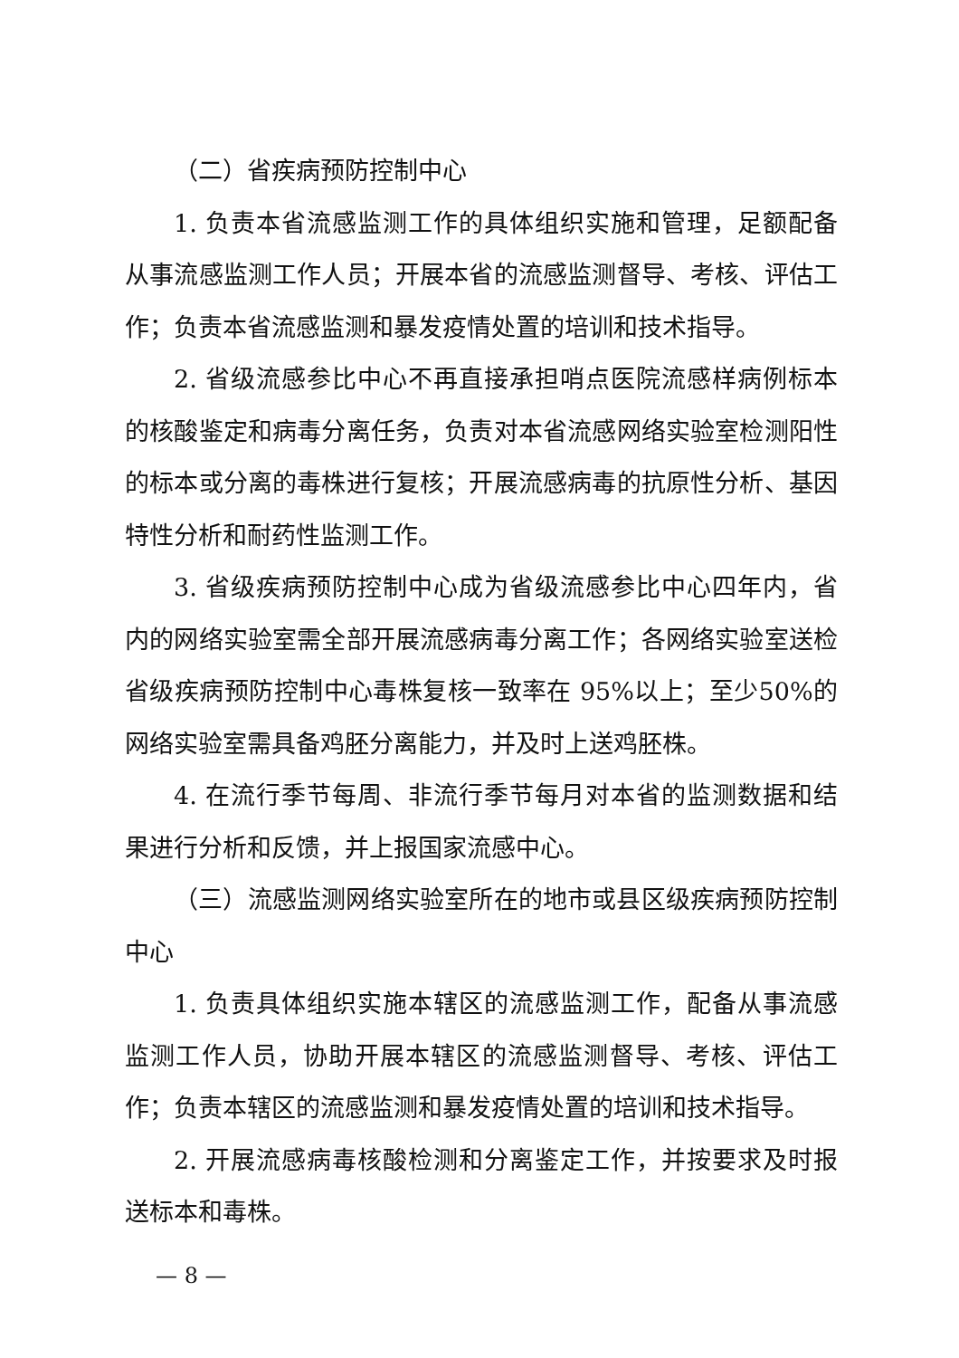（二）省疾病预防控制中心
1. 负责本省流感监测工作的具体组织实施和管理，足额配备从事流感监测工作人员；开展本省的流感监测督导、考核、评估工作；负责本省流感监测和暴发疫情处置的培训和技术指导。
2. 省级流感参比中心不再直接承担哨点医院流感样病例标本的核酸鉴定和病毒分离任务，负责对本省流感网络实验室检测阳性的标本或分离的毒株进行复核；开展流感病毒的抗原性分析、基因特性分析和耐药性监测工作。
3. 省级疾病预防控制中心成为省级流感参比中心四年内，省内的网络实验室需全部开展流感病毒分离工作；各网络实验室送检省级疾病预防控制中心毒株复核一致率在 95%以上；至少50%的网络实验室需具备鸡胚分离能力，并及时上送鸡胚株。
4. 在流行季节每周、非流行季节每月对本省的监测数据和结果进行分析和反馈，并上报国家流感中心。
（三）流感监测网络实验室所在的地市或县区级疾病预防控制中心
1. 负责具体组织实施本辖区的流感监测工作，配备从事流感监测工作人员，协助开展本辖区的流感监测督导、考核、评估工作；负责本辖区的流感监测和暴发疫情处置的培训和技术指导。
2. 开展流感病毒核酸检测和分离鉴定工作，并按要求及时报送标本和毒株。
— 8 —